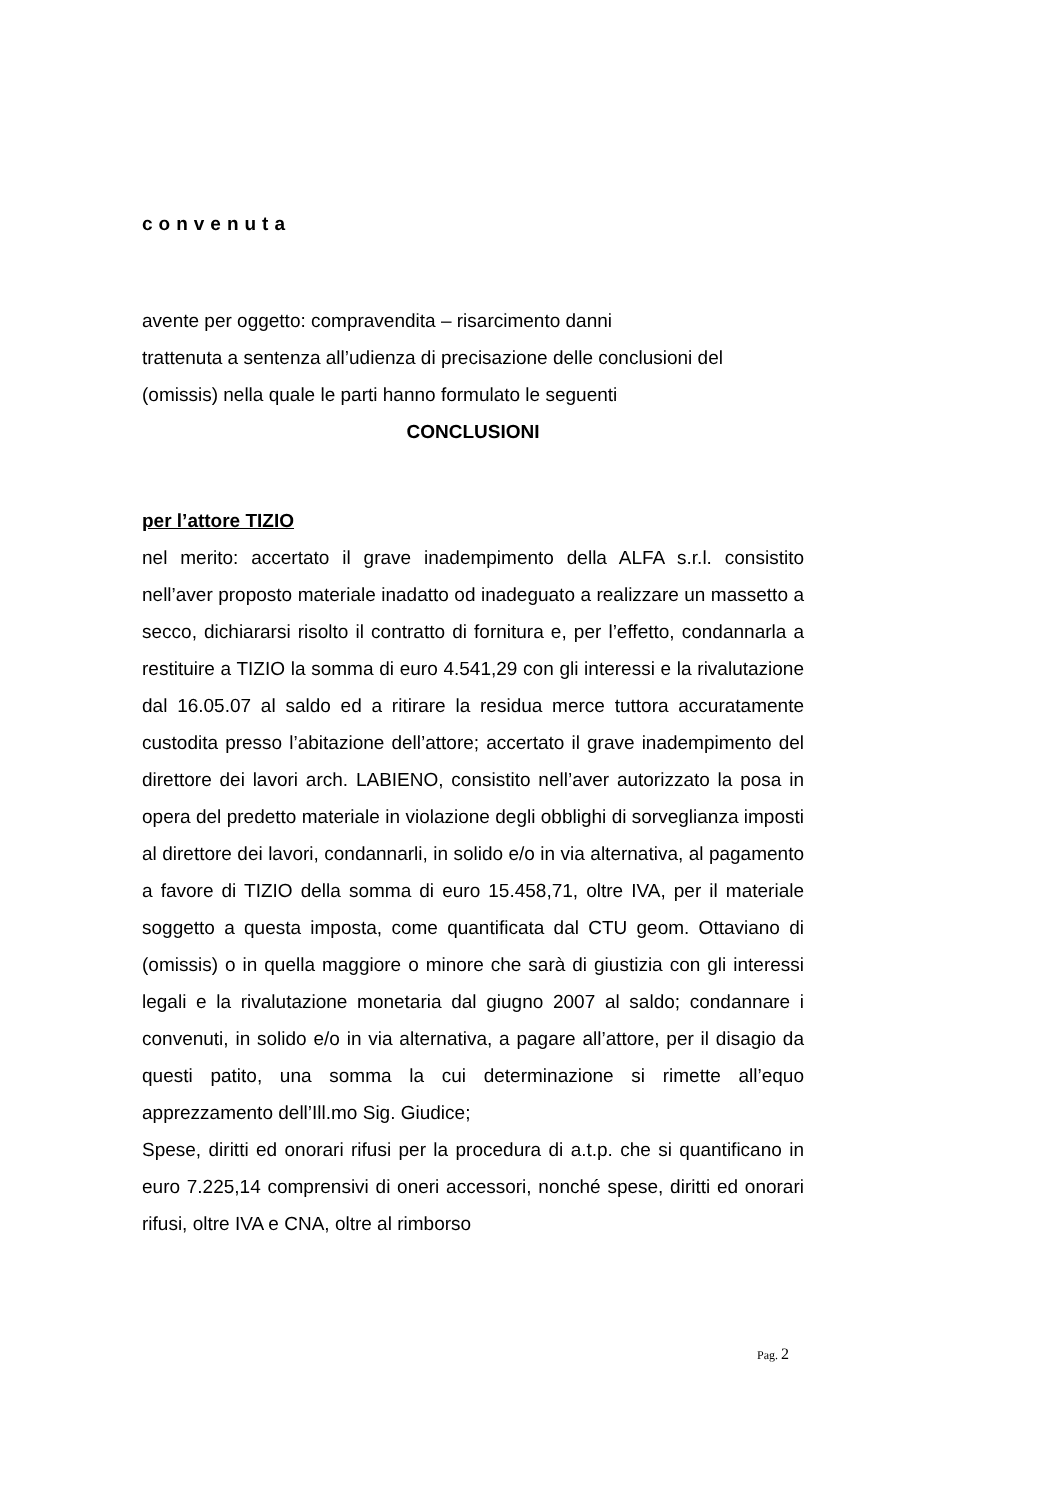convenuta
avente per oggetto: compravendita – risarcimento danni
trattenuta a sentenza all’udienza di precisazione delle conclusioni del (omissis) nella quale le parti hanno formulato le seguenti
CONCLUSIONI
per l’attore TIZIO
nel merito: accertato il grave inadempimento della ALFA s.r.l. consistito nell’aver proposto materiale inadatto od inadeguato a realizzare un massetto a secco, dichiararsi risolto il contratto di fornitura e, per l’effetto, condannarla a restituire a TIZIO la somma di euro 4.541,29 con gli interessi e la rivalutazione dal 16.05.07 al saldo ed a ritirare la residua merce tuttora accuratamente custodita presso l’abitazione dell’attore; accertato il grave inadempimento del direttore dei lavori arch. LABIENO, consistito nell’aver autorizzato la posa in opera del predetto materiale in violazione degli obblighi di sorveglianza imposti al direttore dei lavori, condannarli, in solido e/o in via alternativa, al pagamento a favore di TIZIO della somma di euro 15.458,71, oltre IVA, per il materiale soggetto a questa imposta, come quantificata dal CTU geom. Ottaviano di (omissis) o in quella maggiore o minore che sarà di giustizia con gli interessi legali e la rivalutazione monetaria dal giugno 2007 al saldo; condannare i convenuti, in solido e/o in via alternativa, a pagare all’attore, per il disagio da questi patito, una somma la cui determinazione si rimette all’equo apprezzamento dell’Ill.mo Sig. Giudice;
Spese, diritti ed onorari rifusi per la procedura di a.t.p. che si quantificano in euro 7.225,14 comprensivi di oneri accessori, nonché spese, diritti ed onorari rifusi, oltre IVA e CNA, oltre al rimborso
Pag. 2